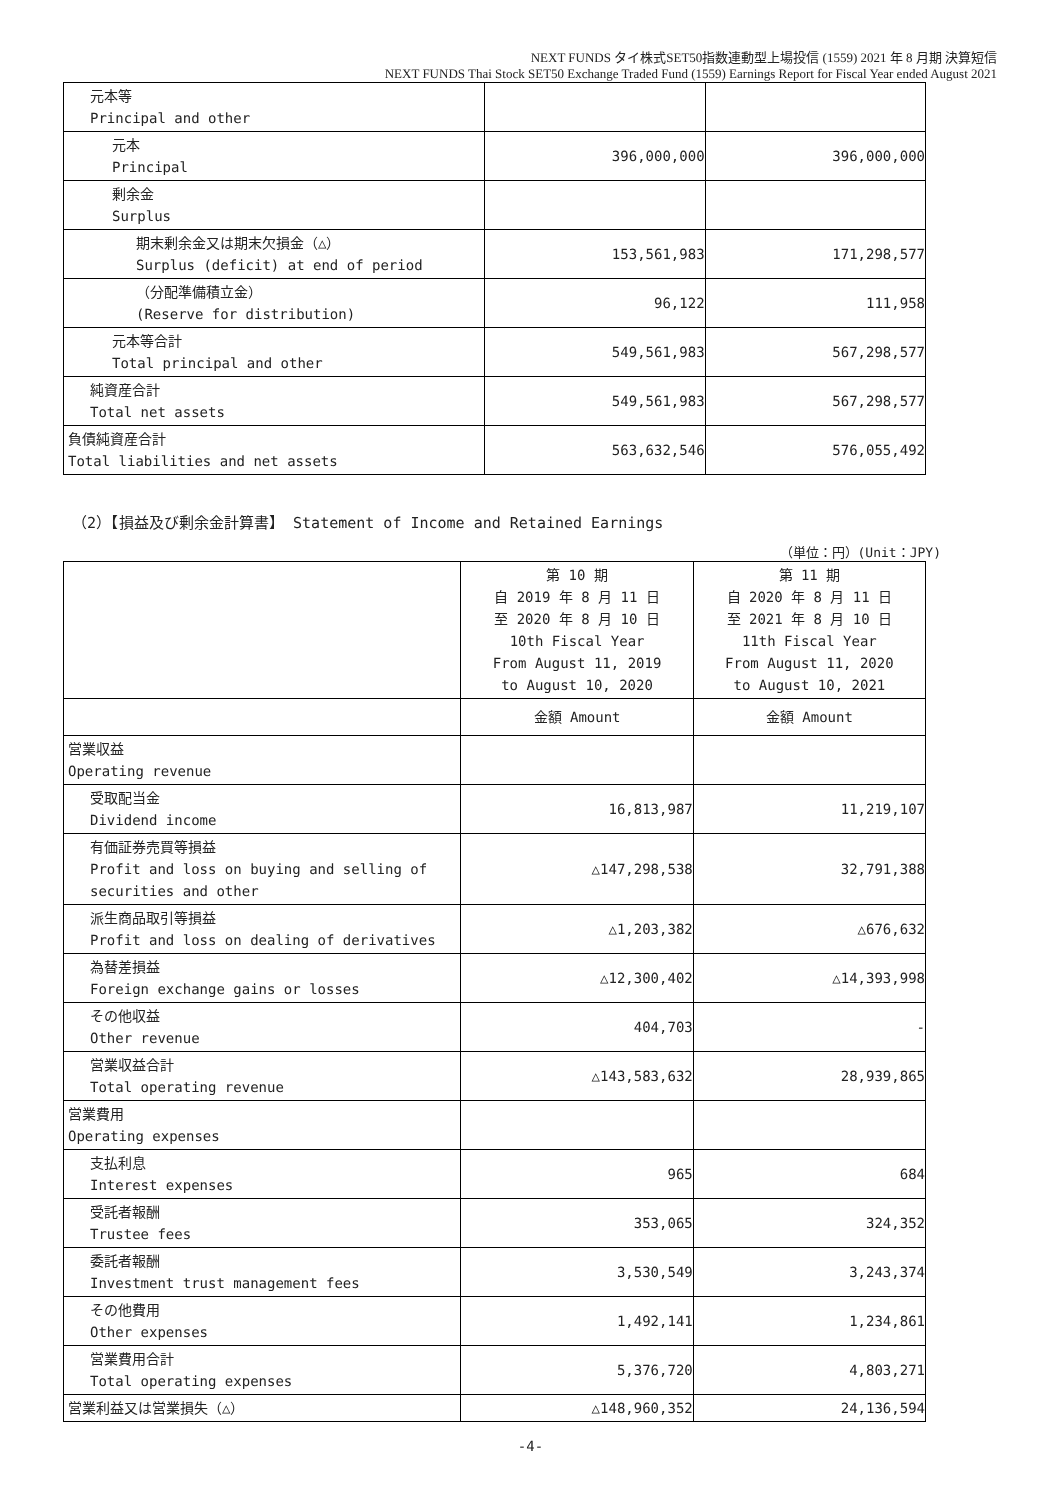NEXT FUNDS タイ株式SET50指数連動型上場投信 (1559) 2021 年 8 月期 決算短信
NEXT FUNDS Thai Stock SET50 Exchange Traded Fund (1559) Earnings Report for Fiscal Year ended August 2021
| 元本等 Principal and other | | |
| 元本 Principal | 396,000,000 | 396,000,000 |
| 剰余金 Surplus | | |
| 期末剰余金又は期末欠損金（△） Surplus (deficit) at end of period | 153,561,983 | 171,298,577 |
| （分配準備積立金） (Reserve for distribution) | 96,122 | 111,958 |
| 元本等合計 Total principal and other | 549,561,983 | 567,298,577 |
| 純資産合計 Total net assets | 549,561,983 | 567,298,577 |
| 負債純資産合計 Total liabilities and net assets | 563,632,546 | 576,055,492 |
（2）【損益及び剰余金計算書】 Statement of Income and Retained Earnings
（単位：円）(Unit：JPY)
| | 第 10 期 自 2019 年 8 月 11 日 至 2020 年 8 月 10 日 10th Fiscal Year From August 11, 2019 to August 10, 2020 | 第 11 期 自 2020 年 8 月 11 日 至 2021 年 8 月 10 日 11th Fiscal Year From August 11, 2020 to August 10, 2021 |
| | 金額 Amount | 金額 Amount |
| 営業収益 Operating revenue | | |
| 受取配当金 Dividend income | 16,813,987 | 11,219,107 |
| 有価証券売買等損益 Profit and loss on buying and selling of securities and other | △147,298,538 | 32,791,388 |
| 派生商品取引等損益 Profit and loss on dealing of derivatives | △1,203,382 | △676,632 |
| 為替差損益 Foreign exchange gains or losses | △12,300,402 | △14,393,998 |
| その他収益 Other revenue | 404,703 | - |
| 営業収益合計 Total operating revenue | △143,583,632 | 28,939,865 |
| 営業費用 Operating expenses | | |
| 支払利息 Interest expenses | 965 | 684 |
| 受託者報酬 Trustee fees | 353,065 | 324,352 |
| 委託者報酬 Investment trust management fees | 3,530,549 | 3,243,374 |
| その他費用 Other expenses | 1,492,141 | 1,234,861 |
| 営業費用合計 Total operating expenses | 5,376,720 | 4,803,271 |
| 営業利益又は営業損失（△） | △148,960,352 | 24,136,594 |
-4-